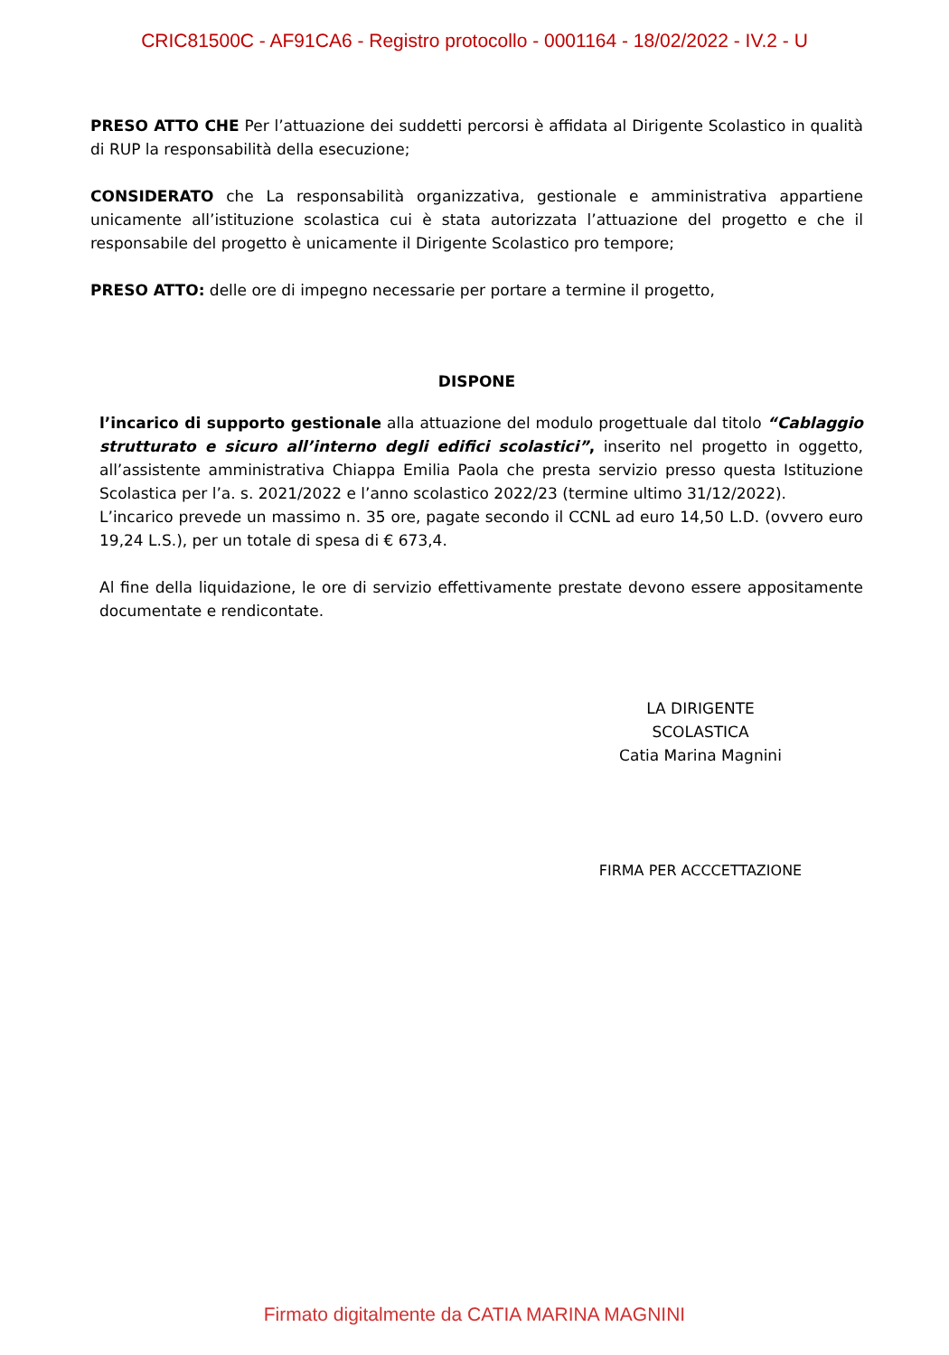CRIC81500C - AF91CA6 - Registro protocollo - 0001164 - 18/02/2022 - IV.2 - U
PRESO ATTO CHE Per l’attuazione dei suddetti percorsi è affidata al Dirigente Scolastico in qualità di RUP la responsabilità della esecuzione;
CONSIDERATO che La responsabilità organizzativa, gestionale e amministrativa appartiene unicamente all’istituzione scolastica cui è stata autorizzata l’attuazione del progetto e che il responsabile del progetto è unicamente il Dirigente Scolastico pro tempore;
PRESO ATTO: delle ore di impegno necessarie per portare a termine il progetto,
DISPONE
l’incarico di supporto gestionale alla attuazione del modulo progettuale dal titolo “Cablaggio strutturato e sicuro all’interno degli edifici scolastici”, inserito nel progetto in oggetto, all’assistente amministrativa Chiappa Emilia Paola che presta servizio presso questa Istituzione Scolastica per l’a. s. 2021/2022 e l’anno scolastico 2022/23 (termine ultimo 31/12/2022).
L’incarico prevede un massimo n. 35 ore, pagate secondo il CCNL ad euro 14,50 L.D. (ovvero euro 19,24 L.S.), per un totale di spesa di € 673,4.
Al fine della liquidazione, le ore di servizio effettivamente prestate devono essere appositamente documentate e rendicontate.
LA DIRIGENTE SCOLASTICA
Catia Marina Magnini
FIRMA PER ACCCETTAZIONE
Firmato digitalmente da CATIA MARINA MAGNINI